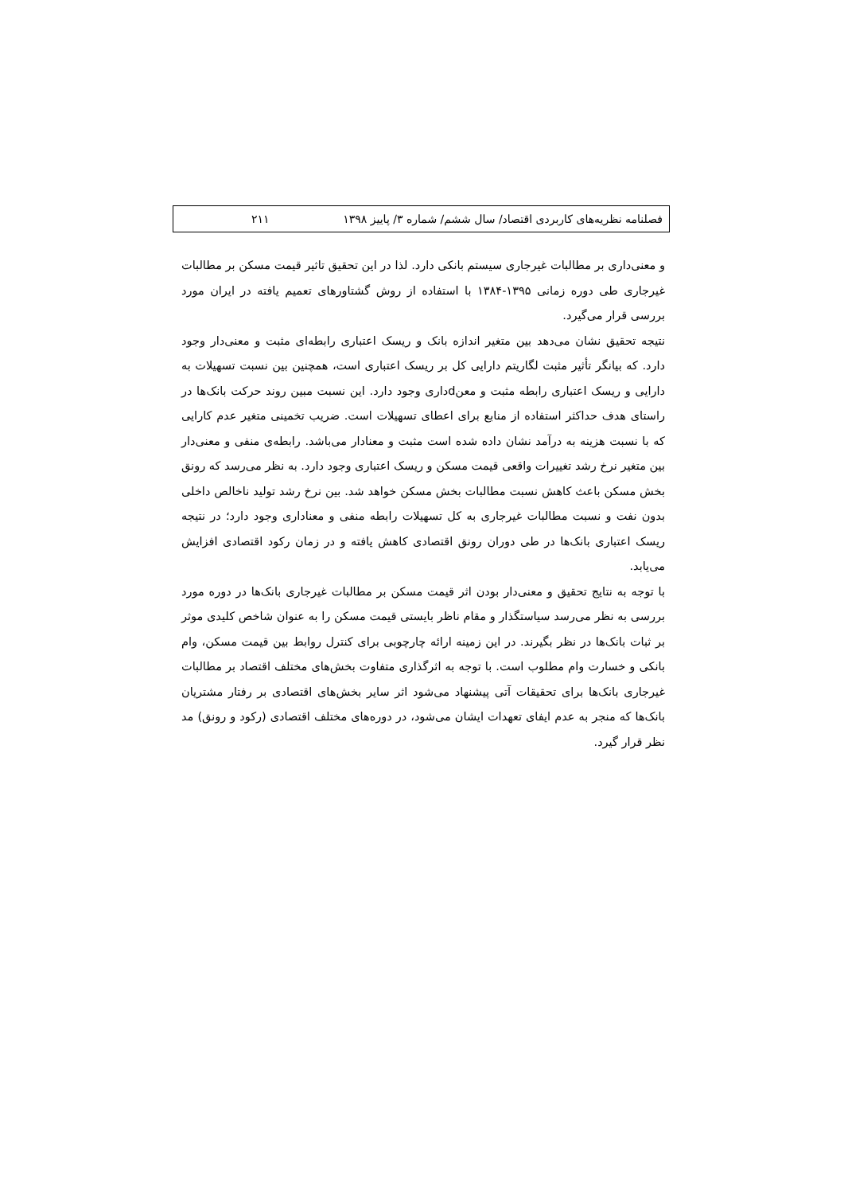فصلنامه نظریه‌های کاربردی اقتصاد/ سال ششم/ شماره ۳/ پاییز ۱۳۹۸ ۲۱۱
و معنی‌داری بر مطالبات غیرجاری سیستم بانکی دارد. لذا در این تحقیق تاثیر قیمت مسکن بر مطالبات غیرجاری طی دوره زمانی ۱۳۹۵-۱۳۸۴ با استفاده از روش گشتاورهای تعمیم یافته در ایران مورد بررسی قرار می‌گیرد.
نتیجه تحقیق نشان می‌دهد بین متغیر اندازه بانک و ریسک اعتباری رابطه‌ای مثبت و معنی‌دار وجود دارد. که بیانگر تأثیر مثبت لگاریتم دارایی کل بر ریسک اعتباری است، همچنین بین نسبت تسهیلات به دارایی و ریسک اعتباری رابطه مثبت و معنdداری وجود دارد. این نسبت مبین روند حرکت بانک‌ها در راستای هدف حداکثر استفاده از منابع برای اعطای تسهیلات است. ضریب تخمینی متغیر عدم کارایی که با نسبت هزینه به درآمد نشان داده شده است مثبت و معنادار می‌باشد. رابطه‌ی منفی و معنی‌دار بین متغیر نرخ رشد تغییرات واقعی قیمت مسکن و ریسک اعتباری وجود دارد. به نظر می‌رسد که رونق بخش مسکن باعث کاهش نسبت مطالبات بخش مسکن خواهد شد. بین نرخ رشد تولید ناخالص داخلی بدون نفت و نسبت مطالبات غیرجاری به کل تسهیلات رابطه منفی و معناداری وجود دارد؛ در نتیجه ریسک اعتباری بانک‌ها در طی دوران رونق اقتصادی کاهش یافته و در زمان رکود اقتصادی افزایش می‌یابد.
با توجه به نتایج تحقیق و معنی‌دار بودن اثر قیمت مسکن بر مطالبات غیرجاری بانک‌ها در دوره مورد بررسی به نظر می‌رسد سیاستگذار و مقام ناظر بایستی قیمت مسکن را به عنوان شاخص کلیدی موثر بر ثبات بانک‌ها در نظر بگیرند. در این زمینه ارائه چارچوبی برای کنترل روابط بین قیمت مسکن، وام بانکی و خسارت وام مطلوب است. با توجه به اثرگذاری متفاوت بخش‌های مختلف اقتصاد بر مطالبات غیرجاری بانک‌ها برای تحقیقات آتی پیشنهاد می‌شود اثر سایر بخش‌های اقتصادی بر رفتار مشتریان بانک‌ها که منجر به عدم ایفای تعهدات ایشان می‌شود، در دوره‌های مختلف اقتصادی (رکود و رونق) مد نظر قرار گیرد.